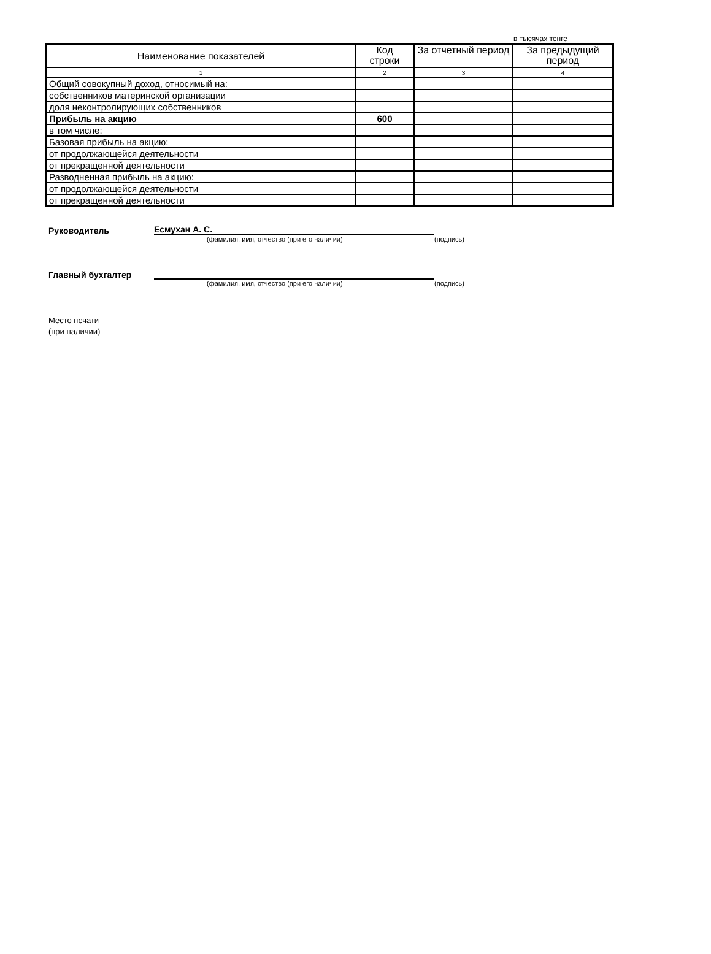в тысячах тенге
| Наименование показателей | Код строки | За отчетный период | За предыдущий период |
| --- | --- | --- | --- |
| 1 | 2 | 3 | 4 |
| Общий совокупный доход, относимый на: | | | |
| собственников материнской организации | | | |
| доля неконтролирующих собственников | | | |
| Прибыль на акцию | 600 | | |
| в том числе: | | | |
| Базовая прибыль на акцию: | | | |
| от продолжающейся деятельности | | | |
| от прекращенной деятельности | | | |
| Разводненная прибыль на акцию: | | | |
| от продолжающейся деятельности | | | |
| от прекращенной деятельности | | | |
Руководитель
Есмухан А. С.
(фамилия, имя, отчество (при его наличии) (подпись)
Главный бухгалтер
(фамилия, имя, отчество (при его наличии) (подпись)
Место печати
(при наличии)